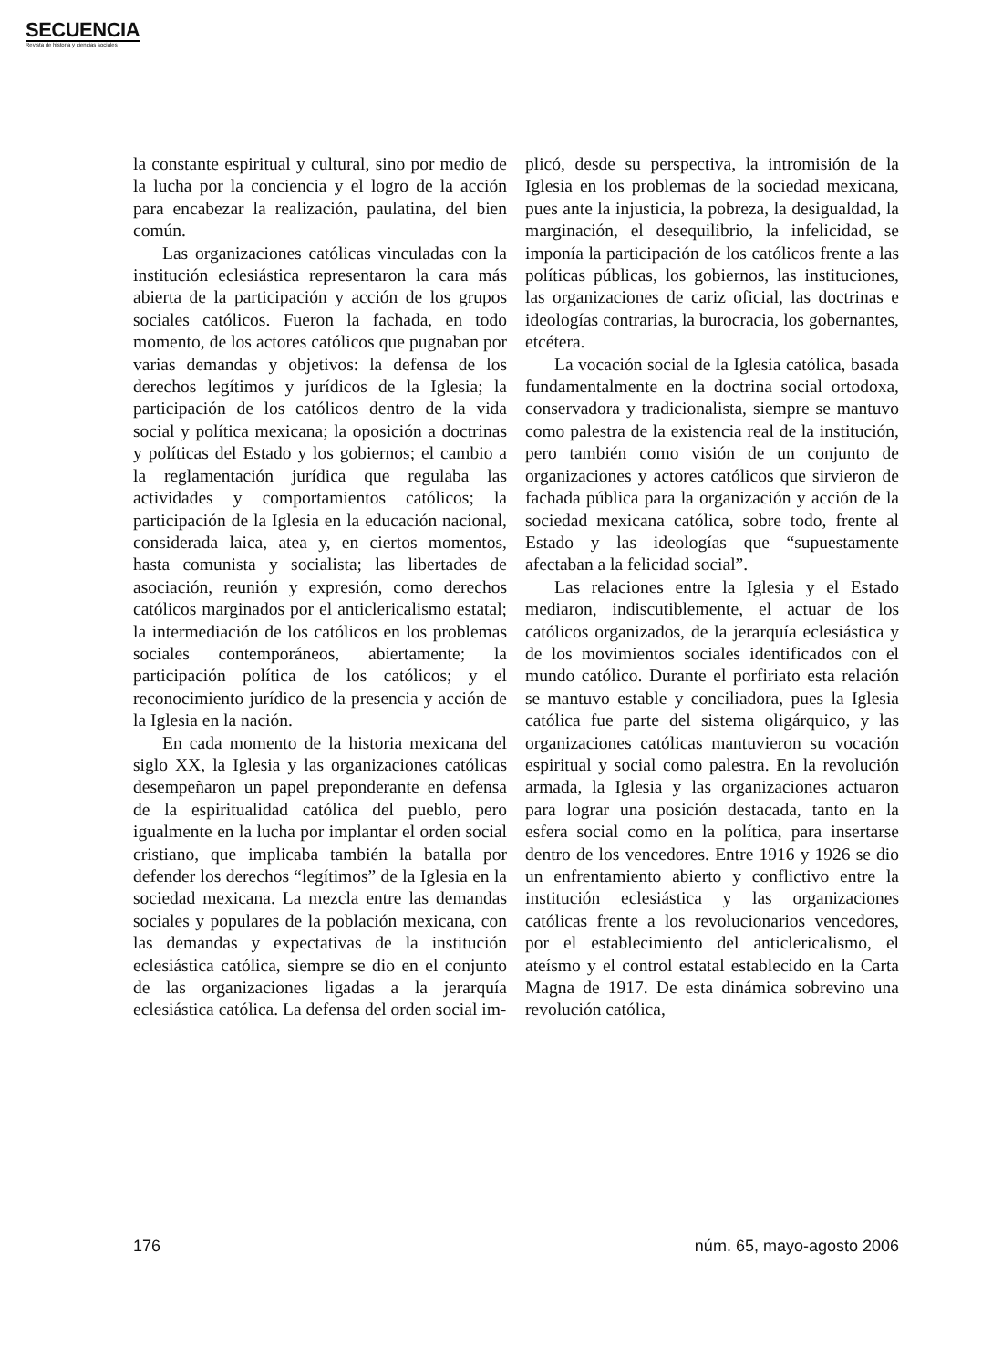SECUENCIA
Revista de historia y ciencias sociales
la constante espiritual y cultural, sino por medio de la lucha por la conciencia y el logro de la acción para encabezar la realización, paulatina, del bien común.
Las organizaciones católicas vinculadas con la institución eclesiástica representaron la cara más abierta de la participación y acción de los grupos sociales católicos. Fueron la fachada, en todo momento, de los actores católicos que pugnaban por varias demandas y objetivos: la defensa de los derechos legítimos y jurídicos de la Iglesia; la participación de los católicos dentro de la vida social y política mexicana; la oposición a doctrinas y políticas del Estado y los gobiernos; el cambio a la reglamentación jurídica que regulaba las actividades y comportamientos católicos; la participación de la Iglesia en la educación nacional, considerada laica, atea y, en ciertos momentos, hasta comunista y socialista; las libertades de asociación, reunión y expresión, como derechos católicos marginados por el anticlericalismo estatal; la intermediación de los católicos en los problemas sociales contemporáneos, abiertamente; la participación política de los católicos; y el reconocimiento jurídico de la presencia y acción de la Iglesia en la nación.
En cada momento de la historia mexicana del siglo XX, la Iglesia y las organizaciones católicas desempeñaron un papel preponderante en defensa de la espiritualidad católica del pueblo, pero igualmente en la lucha por implantar el orden social cristiano, que implicaba también la batalla por defender los derechos “legítimos” de la Iglesia en la sociedad mexicana. La mezcla entre las demandas sociales y populares de la población mexicana, con las demandas y expectativas de la institución eclesiástica católica, siempre se dio en el conjunto de las organizaciones ligadas a la jerarquía eclesiástica católica. La defensa del orden social im-
plicó, desde su perspectiva, la intromisión de la Iglesia en los problemas de la sociedad mexicana, pues ante la injusticia, la pobreza, la desigualdad, la marginación, el desequilibrio, la infelicidad, se imponía la participación de los católicos frente a las políticas públicas, los gobiernos, las instituciones, las organizaciones de cariz oficial, las doctrinas e ideologías contrarias, la burocracia, los gobernantes, etcétera.
La vocación social de la Iglesia católica, basada fundamentalmente en la doctrina social ortodoxa, conservadora y tradicionalista, siempre se mantuvo como palestra de la existencia real de la institución, pero también como visión de un conjunto de organizaciones y actores católicos que sirvieron de fachada pública para la organización y acción de la sociedad mexicana católica, sobre todo, frente al Estado y las ideologías que “supuestamente afectaban a la felicidad social”.
Las relaciones entre la Iglesia y el Estado mediaron, indiscutiblemente, el actuar de los católicos organizados, de la jerarquía eclesiástica y de los movimientos sociales identificados con el mundo católico. Durante el porfiriato esta relación se mantuvo estable y conciliadora, pues la Iglesia católica fue parte del sistema oligárquico, y las organizaciones católicas mantuvieron su vocación espiritual y social como palestra. En la revolución armada, la Iglesia y las organizaciones actuaron para lograr una posición destacada, tanto en la esfera social como en la política, para insertarse dentro de los vencedores. Entre 1916 y 1926 se dio un enfrentamiento abierto y conflictivo entre la institución eclesiástica y las organizaciones católicas frente a los revolucionarios vencedores, por el establecimiento del anticlericalismo, el ateísmo y el control estatal establecido en la Carta Magna de 1917. De esta dinámica sobrevino una revolución católica,
176 núm. 65, mayo-agosto 2006